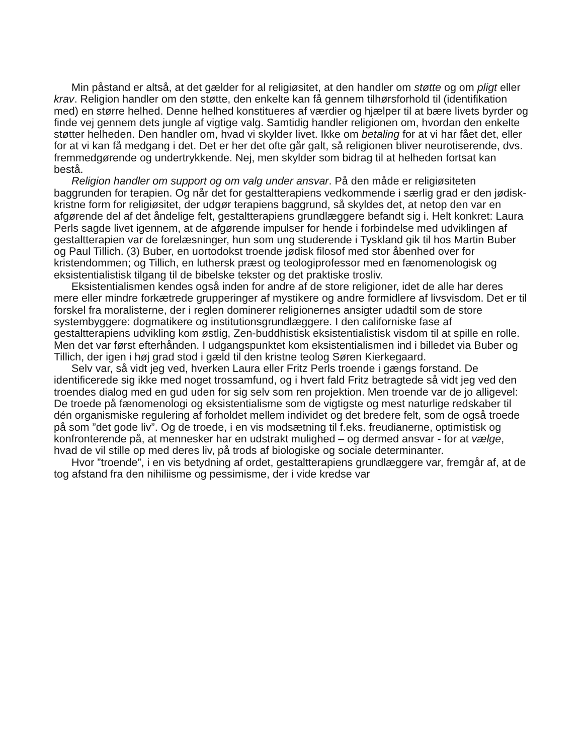Min påstand er altså, at det gælder for al religiøsitet, at den handler om støtte og om pligt eller krav. Religion handler om den støtte, den enkelte kan få gennem tilhørsforhold til (identifikation med) en større helhed. Denne helhed konstitueres af værdier og hjælper til at bære livets byrder og finde vej gennem dets jungle af vigtige valg. Samtidig handler religionen om, hvordan den enkelte støtter helheden. Den handler om, hvad vi skylder livet. Ikke om betaling for at vi har fået det, eller for at vi kan få medgang i det. Det er her det ofte går galt, så religionen bliver neurotiserende, dvs. fremmedgørende og undertrykkende. Nej, men skylder som bidrag til at helheden fortsat kan bestå.
Religion handler om support og om valg under ansvar. På den måde er religiøsiteten baggrunden for terapien. Og når det for gestaltterapiens vedkommende i særlig grad er den jødisk-kristne form for religiøsitet, der udgør terapiens baggrund, så skyldes det, at netop den var en afgørende del af det åndelige felt, gestaltterapiens grundlæggere befandt sig i. Helt konkret: Laura Perls sagde livet igennem, at de afgørende impulser for hende i forbindelse med udviklingen af gestaltterapien var de forelæsninger, hun som ung studerende i Tyskland gik til hos Martin Buber og Paul Tillich. (3) Buber, en uortodokst troende jødisk filosof med stor åbenhed over for kristendommen; og Tillich, en luthersk præst og teologiprofessor med en fænomenologisk og eksistentialistisk tilgang til de bibelske tekster og det praktiske trosliv.
Eksistentialismen kendes også inden for andre af de store religioner, idet de alle har deres mere eller mindre forkætrede grupperinger af mystikere og andre formidlere af livsvisdom. Det er til forskel fra moralisterne, der i reglen dominerer religionernes ansigter udadtil som de store systembyggere: dogmatikere og institutionsgrundlæggere. I den californiske fase af gestaltterapiens udvikling kom østlig, Zen-buddhistisk eksistentialistisk visdom til at spille en rolle. Men det var først efterhånden. I udgangspunktet kom eksistentialismen ind i billedet via Buber og Tillich, der igen i høj grad stod i gæld til den kristne teolog Søren Kierkegaard.
Selv var, så vidt jeg ved, hverken Laura eller Fritz Perls troende i gængs forstand. De identificerede sig ikke med noget trossamfund, og i hvert fald Fritz betragtede så vidt jeg ved den troendes dialog med en gud uden for sig selv som ren projektion. Men troende var de jo alligevel: De troede på fænomenologi og eksistentialisme som de vigtigste og mest naturlige redskaber til dén organismiske regulering af forholdet mellem individet og det bredere felt, som de også troede på som ”det gode liv”. Og de troede, i en vis modsætning til f.eks. freudianerne, optimistisk og konfronterende på, at mennesker har en udstrakt mulighed – og dermed ansvar - for at vælge, hvad de vil stille op med deres liv, på trods af biologiske og sociale determinanter.
Hvor ”troende”, i en vis betydning af ordet, gestaltterapiens grundlæggere var, fremgår af, at de tog afstand fra den nihiliisme og pessimisme, der i vide kredse var